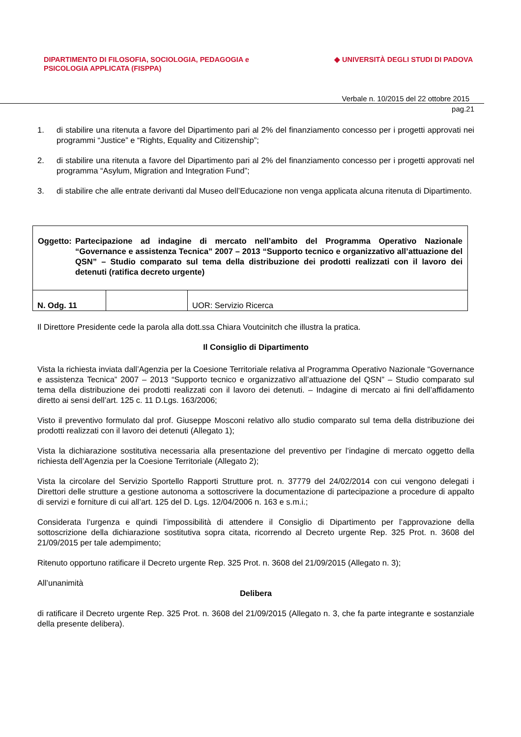DIPARTIMENTO DI FILOSOFIA, SOCIOLOGIA, PEDAGOGIA e
PSICOLOGIA APPLICATA (FISPPA)
◆ UNIVERSITÀ DEGLI STUDI DI PADOVA
Verbale n. 10/2015 del 22 ottobre 2015
pag.21
1. di stabilire una ritenuta a favore del Dipartimento pari al 2% del finanziamento concesso per i progetti approvati nei programmi “Justice” e “Rights, Equality and Citizenship”;
2. di stabilire una ritenuta a favore del Dipartimento pari al 2% del finanziamento concesso per i progetti approvati nel programma “Asylum, Migration and Integration Fund”;
3. di stabilire che alle entrate derivanti dal Museo dell’Educazione non venga applicata alcuna ritenuta di Dipartimento.
| Oggetto: Partecipazione ad indagine di mercato nell’ambito del Programma Operativo Nazionale “Governance e assistenza Tecnica” 2007 – 2013 “Supporto tecnico e organizzativo all’attuazione del QSN” – Studio comparato sul tema della distribuzione dei prodotti realizzati con il lavoro dei detenuti (ratifica decreto urgente) | | |
| N. Odg. 11 | | UOR: Servizio Ricerca |
Il Direttore Presidente cede la parola alla dott.ssa Chiara Voutcinitch che illustra la pratica.
Il Consiglio di Dipartimento
Vista la richiesta inviata dall’Agenzia per la Coesione Territoriale relativa al Programma Operativo Nazionale “Governance e assistenza Tecnica” 2007 – 2013 “Supporto tecnico e organizzativo all’attuazione del QSN” – Studio comparato sul tema della distribuzione dei prodotti realizzati con il lavoro dei detenuti. – Indagine di mercato ai fini dell’affidamento diretto ai sensi dell’art. 125 c. 11 D.Lgs. 163/2006;
Visto il preventivo formulato dal prof. Giuseppe Mosconi relativo allo studio comparato sul tema della distribuzione dei prodotti realizzati con il lavoro dei detenuti (Allegato 1);
Vista la dichiarazione sostitutiva necessaria alla presentazione del preventivo per l’indagine di mercato oggetto della richiesta dell’Agenzia per la Coesione Territoriale (Allegato 2);
Vista la circolare del Servizio Sportello Rapporti Strutture prot. n. 37779 del 24/02/2014 con cui vengono delegati i Direttori delle strutture a gestione autonoma a sottoscrivere la documentazione di partecipazione a procedure di appalto di servizi e forniture di cui all’art. 125 del D. Lgs. 12/04/2006 n. 163 e s.m.i.;
Considerata l’urgenza e quindi l’impossibilità di attendere il Consiglio di Dipartimento per l’approvazione della sottoscrizione della dichiarazione sostitutiva sopra citata, ricorrendo al Decreto urgente Rep. 325 Prot. n. 3608 del 21/09/2015 per tale adempimento;
Ritenuto opportuno ratificare il Decreto urgente Rep. 325 Prot. n. 3608 del 21/09/2015 (Allegato n. 3);
All’unanimità
Delibera
di ratificare il Decreto urgente Rep. 325 Prot. n. 3608 del 21/09/2015 (Allegato n. 3, che fa parte integrante e sostanziale della presente delibera).